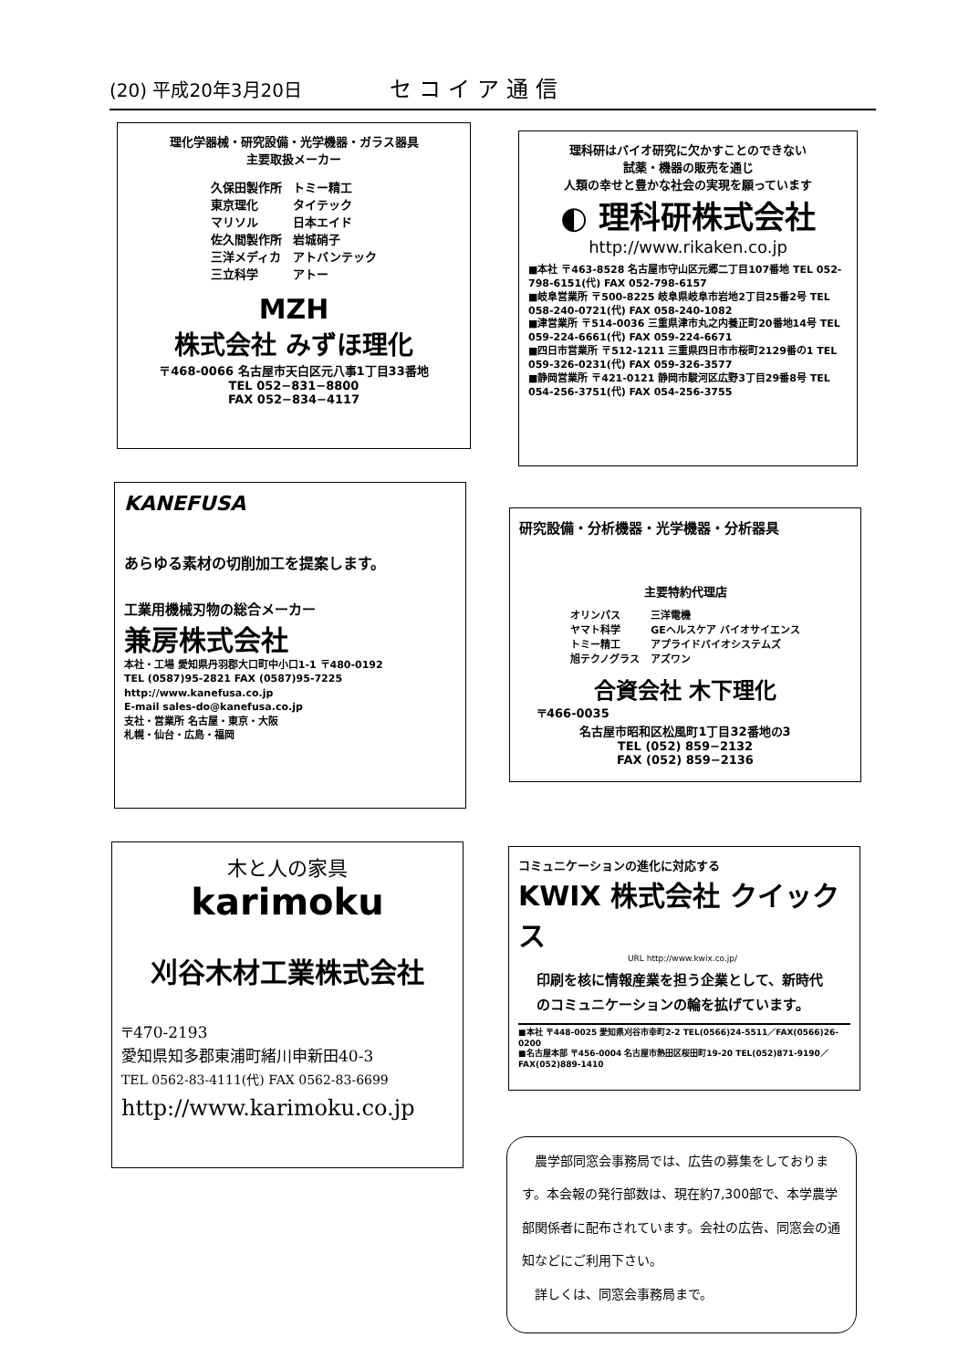(20) 平成20年3月20日 セコイア通信
理化学器械・研究設備・光学機器・ガラス器具
主要取扱メーカー
| 久保田製作所 | トミー精工 |
| 東京理化 | タイテック |
| マリソル | 日本エイド |
| 佐久間製作所 | 岩城硝子 |
| 三洋メディカ | アトバンテック |
| 三立科学 | アトー |
MZH
株式会社 みずほ理化
〒468-0066 名古屋市天白区元八事1丁目33番地
TEL 052−831−8800
FAX 052−834−4117
理科研はバイオ研究に欠かすことのできない
試薬・機器の販売を通じ
人類の幸せと豊かな社会の実現を願っています
◐ 理科研株式会社
http://www.rikaken.co.jp
■本社 〒463-8528 名古屋市守山区元郷二丁目107番地 TEL 052-798-6151(代) FAX 052-798-6157
■岐阜営業所 〒500-8225 岐阜県岐阜市岩地2丁目25番2号 TEL 058-240-0721(代) FAX 058-240-1082
■津営業所 〒514-0036 三重県津市丸之内養正町20番地14号 TEL 059-224-6661(代) FAX 059-224-6671
■四日市営業所 〒512-1211 三重県四日市市桜町2129番の1 TEL 059-326-0231(代) FAX 059-326-3577
■静岡営業所 〒421-0121 静岡市駿河区広野3丁目29番8号 TEL 054-256-3751(代) FAX 054-256-3755
KANEFUSA
あらゆる素材の切削加工を提案します。
工業用機械刃物の総合メーカー
兼房株式会社
本社・工場 愛知県丹羽郡大口町中小口1-1 〒480-0192
TEL (0587)95-2821 FAX (0587)95-7225
http://www.kanefusa.co.jp
E-mail sales-do@kanefusa.co.jp
支社・営業所 名古屋・東京・大阪
札幌・仙台・広島・福岡
研究設備・分析機器・光学機器・分析器具
主要特約代理店
| オリンパス | 三洋電機 |
| ヤマト科学 | GEヘルスケア バイオサイエンス |
| トミー精工 | アプライドバイオシステムズ |
| 旭テクノグラス | アズワン |
合資会社 木下理化
〒466-0035
名古屋市昭和区松風町1丁目32番地の3
TEL (052) 859−2132
FAX (052) 859−2136
木と人の家具
karimoku
刈谷木材工業株式会社
〒470-2193
愛知県知多郡東浦町緒川申新田40-3
TEL 0562-83-4111(代) FAX 0562-83-6699
http://www.karimoku.co.jp
コミュニケーションの進化に対応する
KWIX 株式会社 クイックス
URL http://www.kwix.co.jp/
印刷を核に情報産業を担う企業として、新時代のコミュニケーションの輪を拡げています。
■本社 〒448-0025 愛知県刈谷市幸町2-2 TEL(0566)24-5511／FAX(0566)26-0200
■名古屋本部 〒456-0004 名古屋市熱田区桜田町19-20 TEL(052)871-9190／FAX(052)889-1410
　農学部同窓会事務局では、広告の募集をしております。本会報の発行部数は、現在約7,300部で、本学農学部関係者に配布されています。会社の広告、同窓会の通知などにご利用下さい。
　詳しくは、同窓会事務局まで。